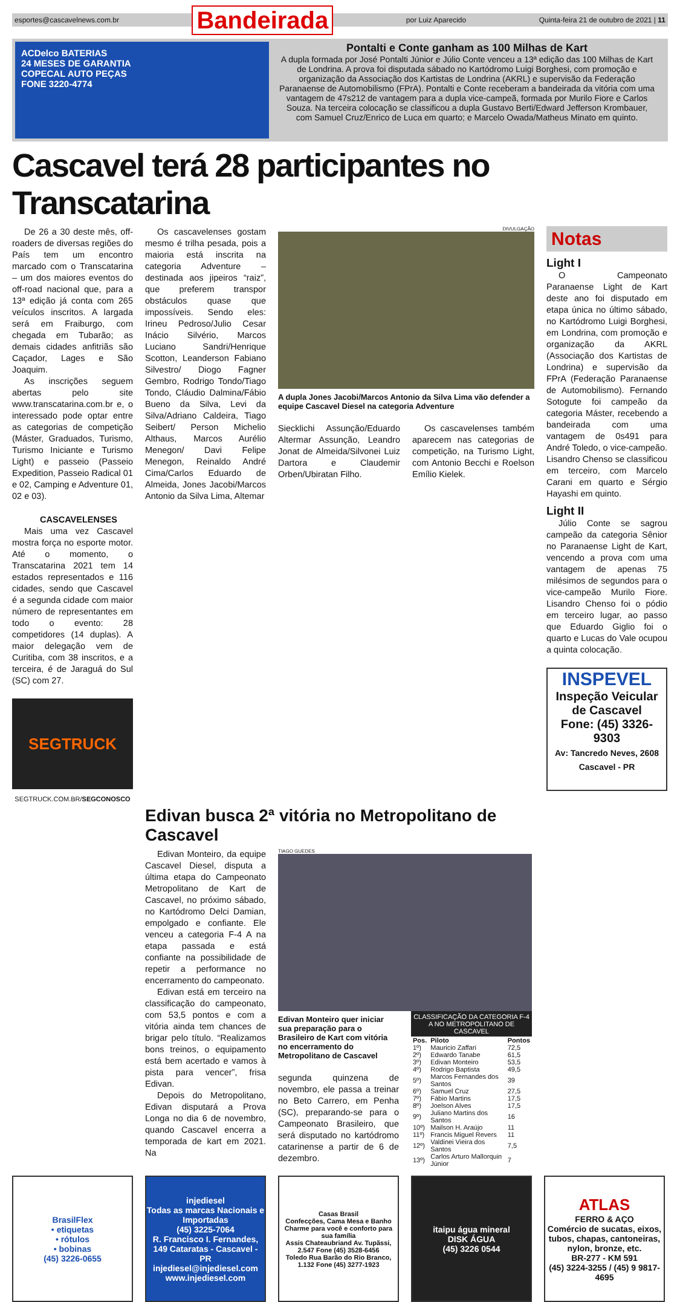esportes@cascavelnews.com.br Bandeirada por Luiz Aparecido Quinta-feira 21 de outubro de 2021 | 11
ACDelco BATERIAS
24 MESES DE GARANTIA
COPECAL AUTO PEÇAS
FONE 3220-4774
Pontalti e Conte ganham as 100 Milhas de Kart
A dupla formada por José Pontalti Júnior e Júlio Conte venceu a 13ª edição das 100 Milhas de Kart de Londrina. A prova foi disputada sábado no Kartódromo Luigi Borghesi, com promoção e organização da Associação dos Kartistas de Londrina (AKRL) e supervisão da Federação Paranaense de Automobilismo (FPrA). Pontalti e Conte receberam a bandeirada da vitória com uma vantagem de 47s212 de vantagem para a dupla vice-campeã, formada por Murilo Fiore e Carlos Souza. Na terceira colocação se classificou a dupla Gustavo Berti/Edward Jefferson Krombauer, com Samuel Cruz/Enrico de Luca em quarto; e Marcelo Owada/Matheus Minato em quinto.
Cascavel terá 28 participantes no Transcatarina
De 26 a 30 deste mês, off-roaders de diversas regiões do País tem um encontro marcado com o Transcatarina – um dos maiores eventos do off-road nacional que, para a 13ª edição já conta com 265 veículos inscritos. A largada será em Fraiburgo, com chegada em Tubarão; as demais cidades anfitriãs são Caçador, Lages e São Joaquim.
As inscrições seguem abertas pelo site www.transcatarina.com.br e, o interessado pode optar entre as categorias de competição (Máster, Graduados, Turismo, Turismo Iniciante e Turismo Light) e passeio (Passeio Expedition, Passeio Radical 01 e 02, Camping e Adventure 01, 02 e 03).
CASCAVELENSES
Mais uma vez Cascavel mostra força no esporte motor. Até o momento, o Transcatarina 2021 tem 14 estados representados e 116 cidades, sendo que Cascavel é a segunda cidade com maior número de representantes em todo o evento: 28 competidores (14 duplas). A maior delegação vem de Curitiba, com 38 inscritos, e a terceira, é de Jaraguá do Sul (SC) com 27.
SEGTRUCK
SEGTRUCK.COM.BR/SEGCONOSCO
Os cascavelenses gostam mesmo é trilha pesada, pois a maioria está inscrita na categoria Adventure – destinada aos jipeiros “raiz”, que preferem transpor obstáculos quase que impossíveis. Sendo eles: Irineu Pedroso/Julio Cesar Inácio Silvério, Marcos Luciano Sandri/Henrique Scotton, Leanderson Fabiano Silvestro/ Diogo Fagner Gembro, Rodrigo Tondo/Tiago Tondo, Cláudio Dalmina/Fábio Bueno da Silva, Levi da Silva/Adriano Caldeira, Tiago Seibert/ Person Michelio Althaus, Marcos Aurélio Menegon/ Davi Felipe Menegon, Reinaldo André Cima/Carlos Eduardo de Almeida, Jones Jacobi/Marcos Antonio da Silva Lima, Altemar
DIVULGAÇÃO
A dupla Jones Jacobi/Marcos Antonio da Silva Lima vão defender a equipe Cascavel Diesel na categoria Adventure
Siecklichi Assunção/Eduardo Altermar Assunção, Leandro Jonat de Almeida/Silvonei Luiz Dartora e Claudemir Orben/Ubiratan Filho.
Os cascavelenses também aparecem nas categorias de competição, na Turismo Light, com Antonio Becchi e Roelson Emílio Kielek.
Notas
Light I
O Campeonato Paranaense Light de Kart deste ano foi disputado em etapa única no último sábado, no Kartódromo Luigi Borghesi, em Londrina, com promoção e organização da AKRL (Associação dos Kartistas de Londrina) e supervisão da FPrA (Federação Paranaense de Automobilismo). Fernando Sotogute foi campeão da categoria Máster, recebendo a bandeirada com uma vantagem de 0s491 para André Toledo, o vice-campeão. Lisandro Chenso se classificou em terceiro, com Marcelo Carani em quarto e Sérgio Hayashi em quinto.
Light II
Júlio Conte se sagrou campeão da categoria Sênior no Paranaense Light de Kart, vencendo a prova com uma vantagem de apenas 75 milésimos de segundos para o vice-campeão Murilo Fiore. Lisandro Chenso foi o pódio em terceiro lugar, ao passo que Eduardo Giglio foi o quarto e Lucas do Vale ocupou a quinta colocação.
INSPEVEL
Inspeção Veicular de Cascavel
Fone: (45) 3326-9303
Av: Tancredo Neves, 2608 Cascavel - PR
Edivan busca 2ª vitória no Metropolitano de Cascavel
Edivan Monteiro, da equipe Cascavel Diesel, disputa a última etapa do Campeonato Metropolitano de Kart de Cascavel, no próximo sábado, no Kartódromo Delci Damian, empolgado e confiante. Ele venceu a categoria F-4 A na etapa passada e está confiante na possibilidade de repetir a performance no encerramento do campeonato.
Edivan está em terceiro na classificação do campeonato, com 53,5 pontos e com a vitória ainda tem chances de brigar pelo título. “Realizamos bons treinos, o equipamento está bem acertado e vamos à pista para vencer”, frisa Edivan.
Depois do Metropolitano, Edivan disputará a Prova Longa no dia 6 de novembro, quando Cascavel encerra a temporada de kart em 2021. Na
TIAGO GUEDES
Edivan Monteiro quer iniciar sua preparação para o Brasileiro de Kart com vitória no encerramento do Metropolitano de Cascavel
segunda quinzena de novembro, ele passa a treinar no Beto Carrero, em Penha (SC), preparando-se para o Campeonato Brasileiro, que será disputado no kartódromo catarinense a partir de 6 de dezembro.
CLASSIFICAÇÃO DA CATEGORIA F-4 A NO METROPOLITANO DE CASCAVEL
| Pos. | Piloto | Pontos |
| --- | --- | --- |
| 1º) | Mauricio Zaffari | 72,5 |
| 2º) | Edwardo Tanabe | 61,5 |
| 3º) | Edivan Monteiro | 53,5 |
| 4º) | Rodrigo Baptista | 49,5 |
| 5º) | Marcos Fernandes dos Santos | 39 |
| 6º) | Samuel Cruz | 27,5 |
| 7º) | Fábio Martins | 17,5 |
| 8º) | Joelson Alves | 17,5 |
| 9º) | Juliano Martins dos Santos | 16 |
| 10º) | Mailson H. Araújo | 11 |
| 11º) | Francis Miguel Revers | 11 |
| 12º) | Valdinei Vieira dos Santos | 7,5 |
| 13º) | Carlos Arturo Mallorquin Júnior | 7 |
BrasilFlex
• etiquetas
• rótulos
• bobinas
(45) 3226-0655
injediesel
Todas as marcas Nacionais e Importadas
(45) 3225-7064
R. Francisco I. Fernandes, 149 Cataratas - Cascavel - PR
injediesel@injediesel.com
www.injediesel.com
Casas Brasil
Confecções, Cama Mesa e Banho
Charme para você e conforto para sua família
Assis Chateaubriand Av. Tupãssi, 2.547 Fone (45) 3528-6456
Toledo Rua Barão do Rio Branco, 1.132 Fone (45) 3277-1923
itaipu água mineral
DISK ÁGUA
(45) 3226 0544
ATLAS
FERRO & AÇO
Comércio de sucatas, eixos, tubos, chapas, cantoneiras, nylon, bronze, etc.
BR-277 - KM 591
(45) 3224-3255 / (45) 9 9817-4695